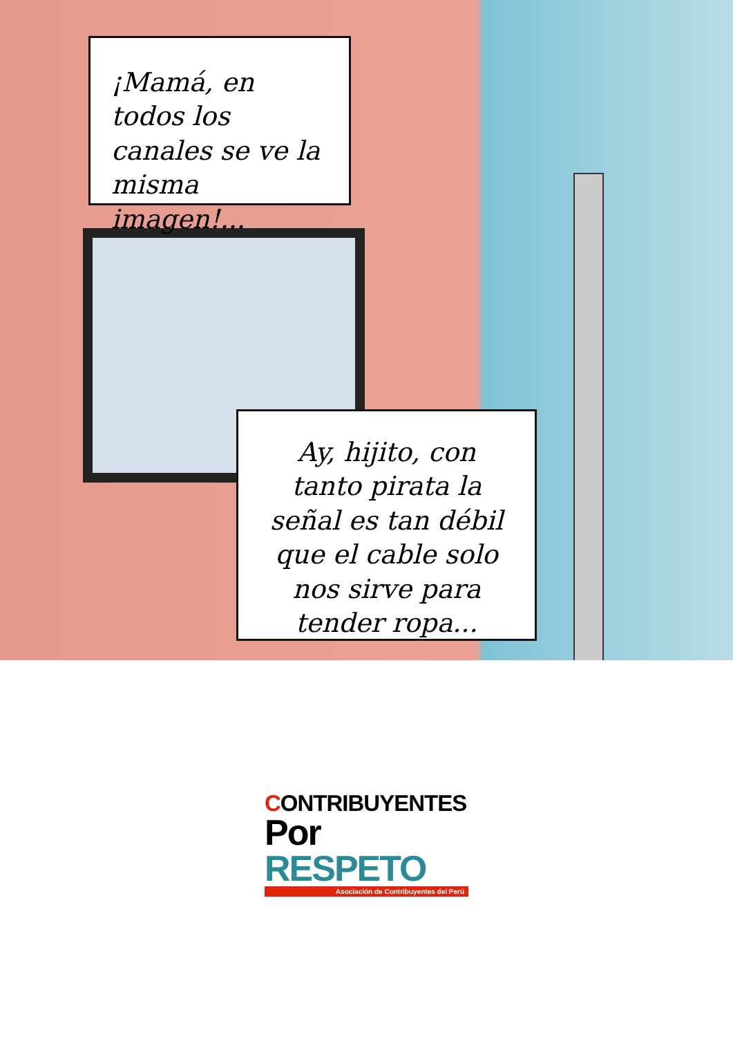¡Mamá, en todos los canales se ve la misma imagen!...
Ay, hijito, con tanto pirata la señal es tan débil que el cable solo nos sirve para tender ropa...
CONTRIBUYENTES
Por RESPETO
Asociación de Contribuyentes del Perú